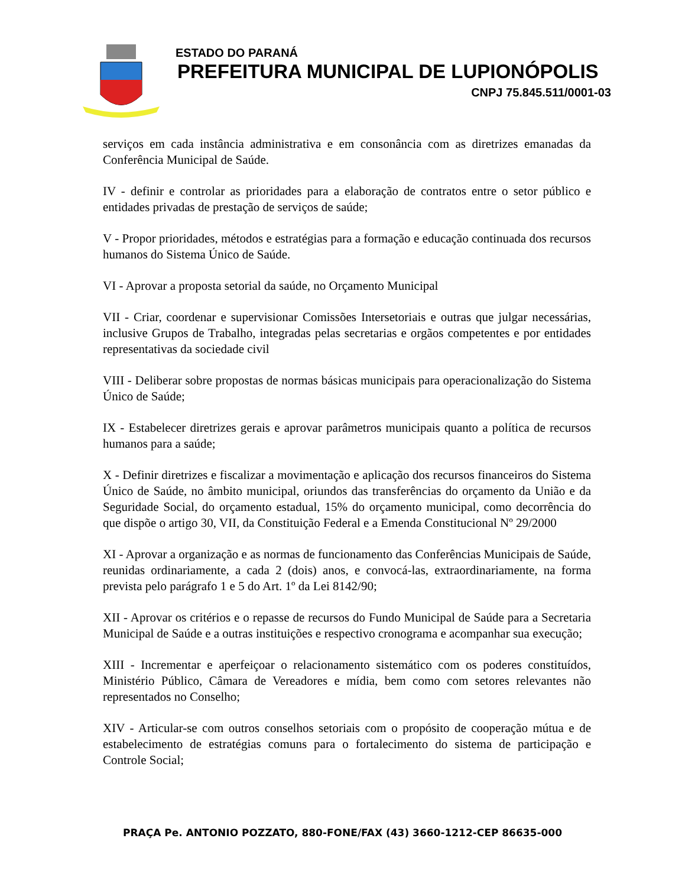ESTADO DO PARANÁ
PREFEITURA MUNICIPAL DE LUPIONÓPOLIS
CNPJ 75.845.511/0001-03
serviços em cada instância administrativa e em consonância com as diretrizes emanadas da Conferência Municipal de Saúde.
IV - definir e controlar as prioridades para a elaboração de contratos entre o setor público e entidades privadas de prestação de serviços de saúde;
V - Propor prioridades, métodos e estratégias para a formação e educação continuada dos recursos humanos do Sistema Único de Saúde.
VI - Aprovar a proposta setorial da saúde, no Orçamento Municipal
VII - Criar, coordenar e supervisionar Comissões Intersetoriais e outras que julgar necessárias, inclusive Grupos de Trabalho, integradas pelas secretarias e orgãos competentes e por entidades representativas da sociedade civil
VIII - Deliberar sobre propostas de normas básicas municipais para operacionalização do Sistema Único de Saúde;
IX - Estabelecer diretrizes gerais e aprovar parâmetros municipais quanto a política de recursos humanos para a saúde;
X - Definir diretrizes e fiscalizar a movimentação e aplicação dos recursos financeiros do Sistema Único de Saúde, no âmbito municipal, oriundos das transferências do orçamento da União e da Seguridade Social, do orçamento estadual, 15% do orçamento municipal, como decorrência do que dispõe o artigo 30, VII, da Constituição Federal e a Emenda Constitucional Nº 29/2000
XI - Aprovar a organização e as normas de funcionamento das Conferências Municipais de Saúde, reunidas ordinariamente, a cada 2 (dois) anos, e convocá-las, extraordinariamente, na forma prevista pelo parágrafo 1 e 5 do Art. 1º da Lei 8142/90;
XII - Aprovar os critérios e o repasse de recursos do Fundo Municipal de Saúde para a Secretaria Municipal de Saúde e a outras instituições e respectivo cronograma e acompanhar sua execução;
XIII - Incrementar e aperfeiçoar o relacionamento sistemático com os poderes constituídos, Ministério Público, Câmara de Vereadores e mídia, bem como com setores relevantes não representados no Conselho;
XIV - Articular-se com outros conselhos setoriais com o propósito de cooperação mútua e de estabelecimento de estratégias comuns para o fortalecimento do sistema de participação e Controle Social;
PRAÇA Pe. ANTONIO POZZATO, 880-FONE/FAX (43) 3660-1212-CEP 86635-000